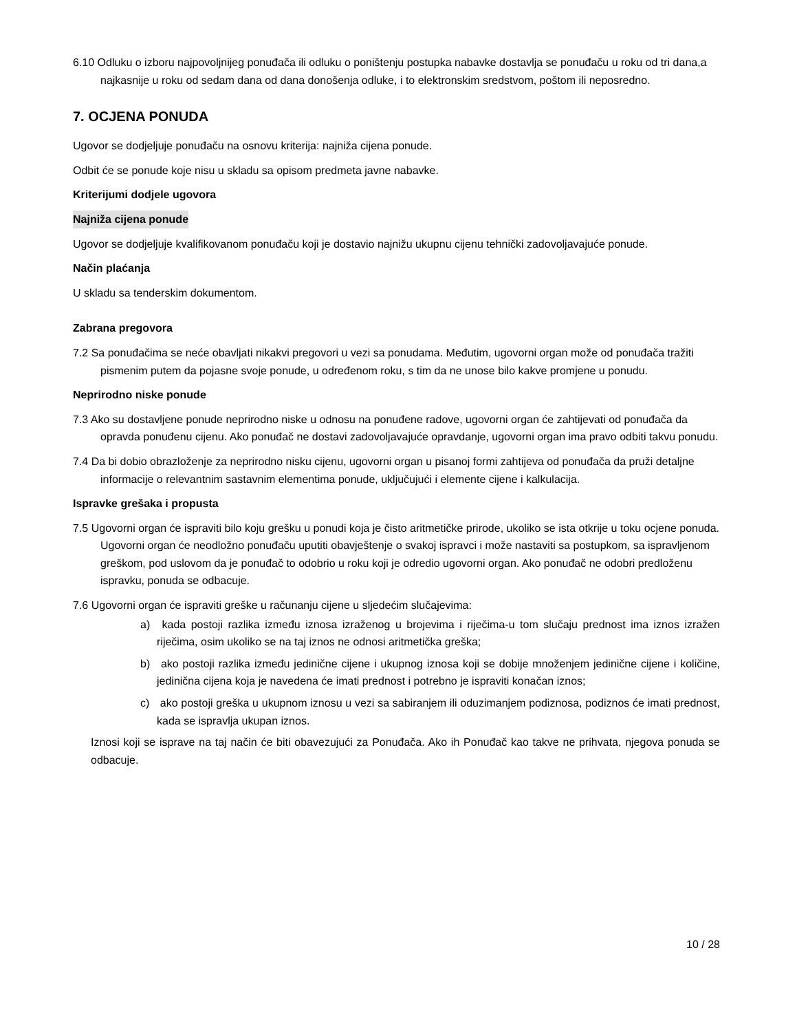6.10 Odluku o izboru najpovoljnijeg ponuđača ili odluku o poništenju postupka nabavke dostavlja se ponuđaču u roku od tri dana,a najkasnije u roku od sedam dana od dana donošenja odluke, i to elektronskim sredstvom, poštom ili neposredno.
7. OCJENA PONUDA
Ugovor se dodjeljuje ponuđaču na osnovu kriterija: najniža cijena ponude.
Odbit će se ponude koje nisu u skladu sa opisom predmeta javne nabavke.
Kriterijumi dodjele ugovora
Najniža cijena ponude
Ugovor se dodjeljuje kvalifikovanom ponuđaču koji je dostavio najnižu ukupnu cijenu tehnički zadovoljavajuće ponude.
Način plaćanja
U skladu sa tenderskim dokumentom.
Zabrana pregovora
7.2 Sa ponuđačima se neće obavljati nikakvi pregovori u vezi sa ponudama. Međutim, ugovorni organ može od ponuđača tražiti pismenim putem da pojasne svoje ponude, u određenom roku, s tim da ne unose bilo kakve promjene u ponudu.
Neprirodno niske ponude
7.3 Ako su dostavljene ponude neprirodno niske u odnosu na ponuđene radove, ugovorni organ će zahtijevati od ponuđača da opravda ponuđenu cijenu. Ako ponuđač ne dostavi zadovoljavajuće opravdanje, ugovorni organ ima pravo odbiti takvu ponudu.
7.4 Da bi dobio obrazloženje za neprirodno nisku cijenu, ugovorni organ u pisanoj formi zahtijeva od ponuđača da pruži detaljne informacije o relevantnim sastavnim elementima ponude, uključujući i elemente cijene i kalkulacija.
Ispravke grešaka i propusta
7.5 Ugovorni organ će ispraviti bilo koju grešku u ponudi koja je čisto aritmetičke prirode, ukoliko se ista otkrije u toku ocjene ponuda. Ugovorni organ će neodložno ponuđaču uputiti obavještenje o svakoj ispravci i može nastaviti sa postupkom, sa ispravljenom greškom, pod uslovom da je ponuđač to odobrio u roku koji je odredio ugovorni organ. Ako ponuđač ne odobri predloženu ispravku, ponuda se odbacuje.
7.6 Ugovorni organ će ispraviti greške u računanju cijene u sljedećim slučajevima:
a) kada postoji razlika između iznosa izraženog u brojevima i riječima-u tom slučaju prednost ima iznos izražen riječima, osim ukoliko se na taj iznos ne odnosi aritmetička greška;
b) ako postoji razlika između jedinične cijene i ukupnog iznosa koji se dobije množenjem jedinične cijene i količine, jedinična cijena koja je navedena će imati prednost i potrebno je ispraviti konačan iznos;
c) ako postoji greška u ukupnom iznosu u vezi sa sabiranjem ili oduzimanjem podiznosa, podiznos će imati prednost, kada se ispravlja ukupan iznos.
Iznosi koji se isprave na taj način će biti obavezujući za Ponuđača. Ako ih Ponuđač kao takve ne prihvata, njegova ponuda se odbacuje.
10 / 28